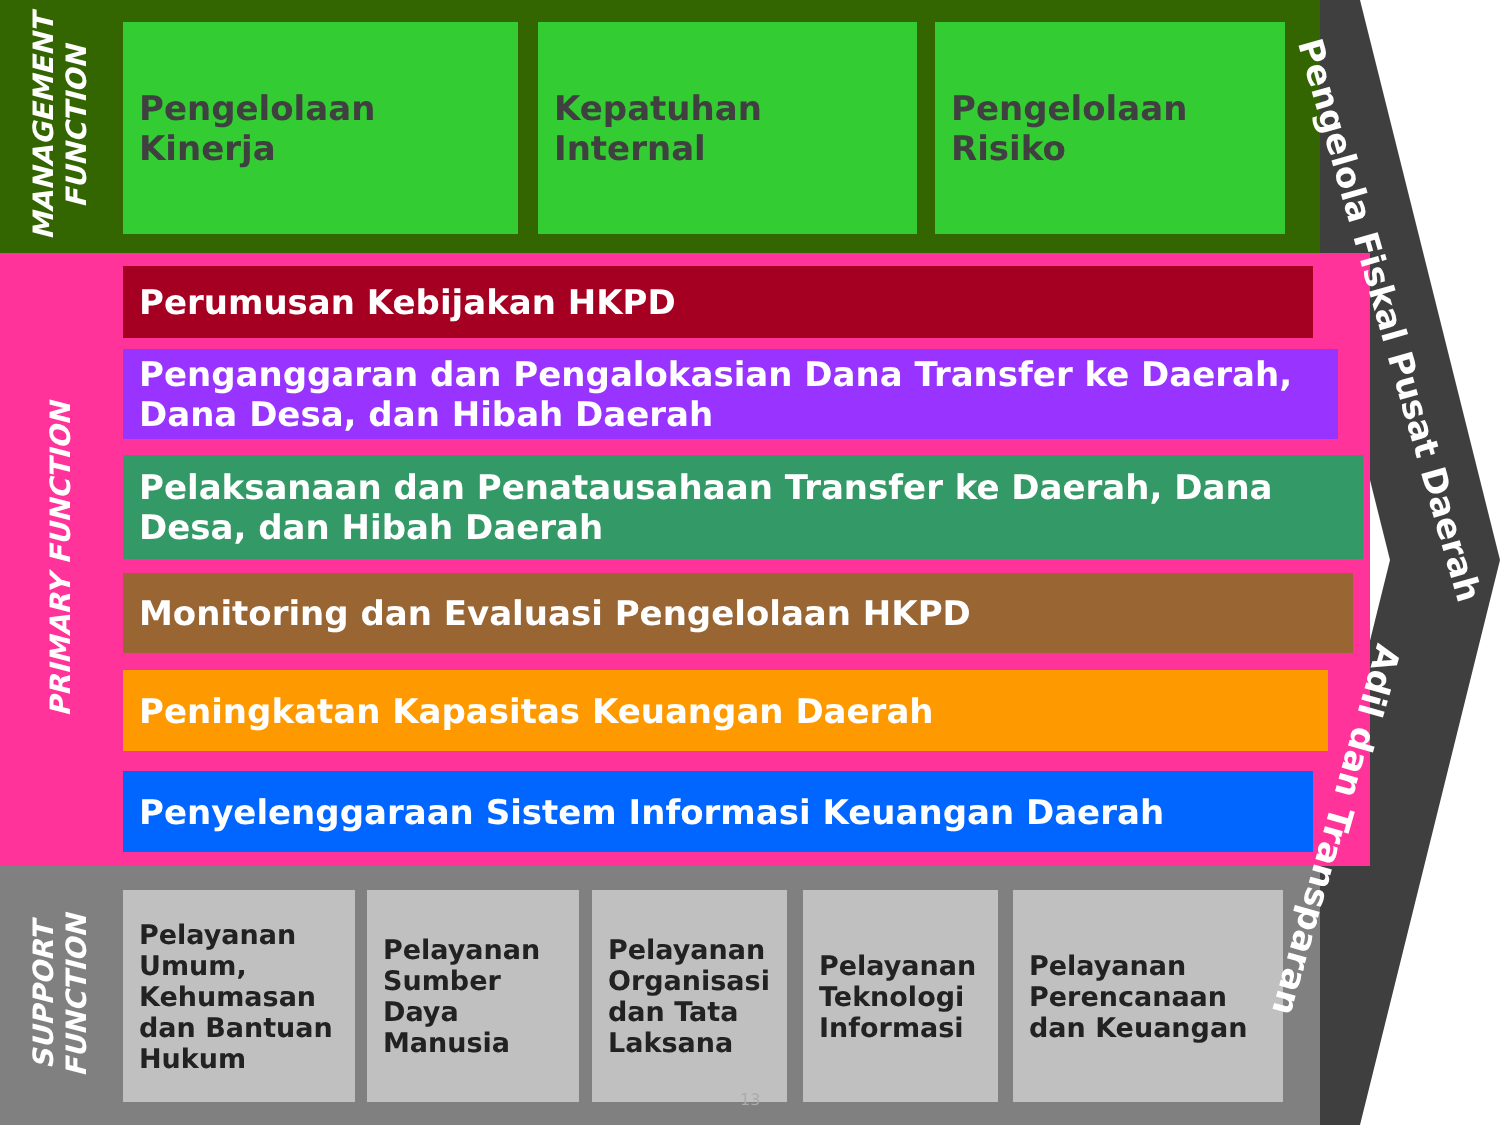MANAGEMENT FUNCTION
PRIMARY FUNCTION
SUPPORT FUNCTION
Pengelolaan
Kinerja
Kepatuhan
Internal
Pengelolaan
Risiko
Perumusan Kebijakan HKPD
Penganggaran dan Pengalokasian Dana Transfer ke Daerah, Dana Desa, dan Hibah Daerah
Pelaksanaan dan Penatausahaan Transfer ke Daerah, Dana Desa, dan Hibah Daerah
Monitoring dan Evaluasi Pengelolaan HKPD
Peningkatan Kapasitas Keuangan Daerah
Penyelenggaraan Sistem Informasi Keuangan Daerah
Pelayanan Umum, Kehumasan dan Bantuan Hukum
Pelayanan Sumber Daya Manusia
Pelayanan Organisasi dan Tata Laksana
Pelayanan Teknologi Informasi
Pelayanan Perencanaan dan Keuangan
Pengelola Fiskal Pusat Daerah
Adil dan Transparan
13